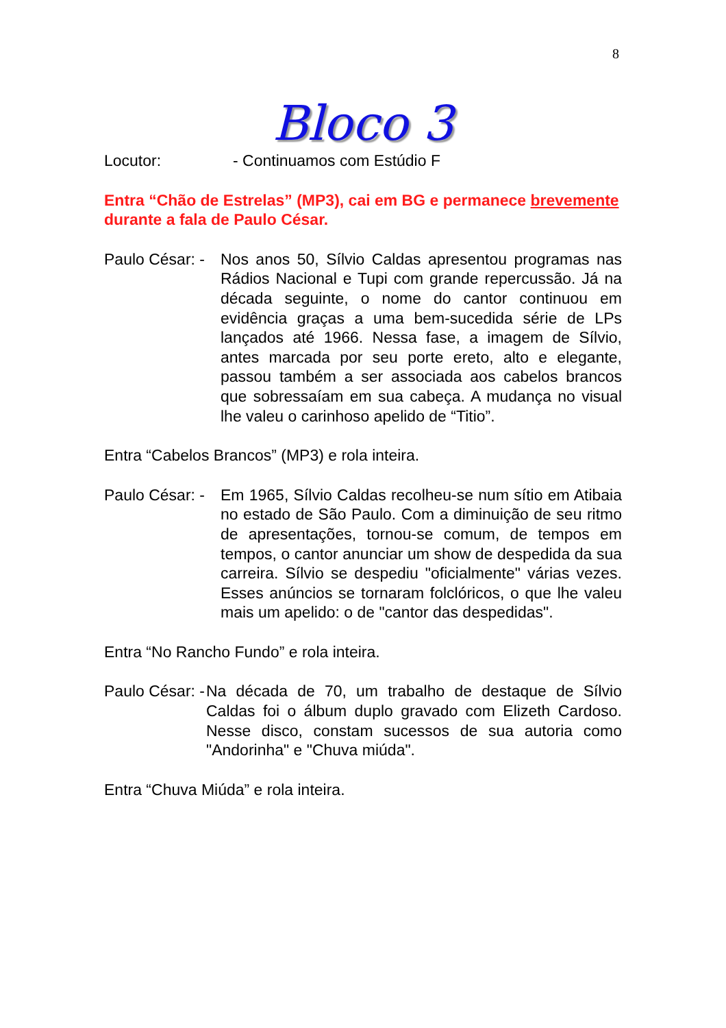8
Bloco 3
Locutor: - Continuamos com Estúdio F
Entra “Chão de Estrelas” (MP3), cai em BG e permanece brevemente durante a fala de Paulo César.
Paulo César: - Nos anos 50, Sílvio Caldas apresentou programas nas Rádios Nacional e Tupi com grande repercussão. Já na década seguinte, o nome do cantor continuou em evidência graças a uma bem-sucedida série de LPs lançados até 1966. Nessa fase, a imagem de Sílvio, antes marcada por seu porte ereto, alto e elegante, passou também a ser associada aos cabelos brancos que sobressaíam em sua cabeça. A mudança no visual lhe valeu o carinhoso apelido de “Titio”.
Entra “Cabelos Brancos” (MP3) e rola inteira.
Paulo César: - Em 1965, Sílvio Caldas recolheu-se num sítio em Atibaia no estado de São Paulo. Com a diminuição de seu ritmo de apresentações, tornou-se comum, de tempos em tempos, o cantor anunciar um show de despedida da sua carreira. Sílvio se despediu "oficialmente" várias vezes. Esses anúncios se tornaram folclóricos, o que lhe valeu mais um apelido: o de "cantor das despedidas".
Entra “No Rancho Fundo” e rola inteira.
Paulo César: - Na década de 70, um trabalho de destaque de Sílvio Caldas foi o álbum duplo gravado com Elizeth Cardoso. Nesse disco, constam sucessos de sua autoria como "Andorinha" e "Chuva miúda".
Entra “Chuva Miúda” e rola inteira.